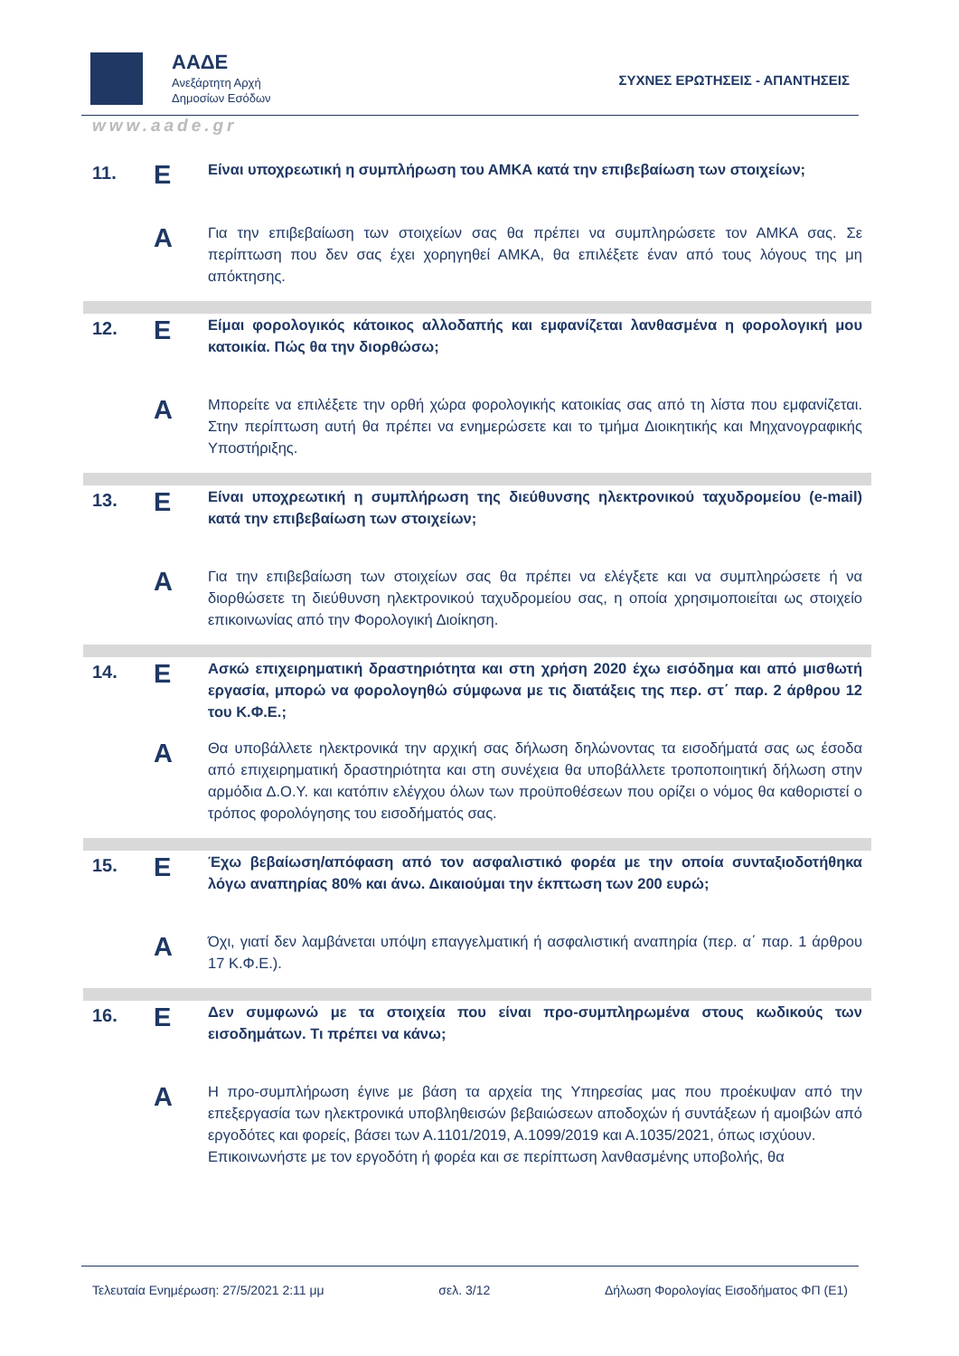ΑΑΔΕ
Ανεξάρτητη Αρχή
Δημοσίων Εσόδων
ΣΥΧΝΕΣ ΕΡΩΤΗΣΕΙΣ - ΑΠΑΝΤΗΣΕΙΣ
www.aade.gr
| 11. | Ε | Είναι υποχρεωτική η συμπλήρωση του ΑΜΚΑ κατά την επιβεβαίωση των στοιχείων; |
| | Α | Για την επιβεβαίωση των στοιχείων σας θα πρέπει να συμπληρώσετε τον ΑΜΚΑ σας. Σε περίπτωση που δεν σας έχει χορηγηθεί ΑΜΚΑ, θα επιλέξετε έναν από τους λόγους της μη απόκτησης. |
| 12. | Ε | Είμαι φορολογικός κάτοικος αλλοδαπής και εμφανίζεται λανθασμένα η φορολογική μου κατοικία. Πώς θα την διορθώσω; |
| | Α | Μπορείτε να επιλέξετε την ορθή χώρα φορολογικής κατοικίας σας από τη λίστα που εμφανίζεται. Στην περίπτωση αυτή θα πρέπει να ενημερώσετε και το τμήμα Διοικητικής και Μηχανογραφικής Υποστήριξης. |
| 13. | Ε | Είναι υποχρεωτική η συμπλήρωση της διεύθυνσης ηλεκτρονικού ταχυδρομείου (e-mail) κατά την επιβεβαίωση των στοιχείων; |
| | Α | Για την επιβεβαίωση των στοιχείων σας θα πρέπει να ελέγξετε και να συμπληρώσετε ή να διορθώσετε τη διεύθυνση ηλεκτρονικού ταχυδρομείου σας, η οποία χρησιμοποιείται ως στοιχείο επικοινωνίας από την Φορολογική Διοίκηση. |
| 14. | Ε | Ασκώ επιχειρηματική δραστηριότητα και στη χρήση 2020 έχω εισόδημα και από μισθωτή εργασία, μπορώ να φορολογηθώ σύμφωνα με τις διατάξεις της περ. στ΄ παρ. 2 άρθρου 12 του Κ.Φ.Ε.; |
| | Α | Θα υποβάλλετε ηλεκτρονικά την αρχική σας δήλωση δηλώνοντας τα εισοδήματά σας ως έσοδα από επιχειρηματική δραστηριότητα και στη συνέχεια θα υποβάλλετε τροποποιητική δήλωση στην αρμόδια Δ.Ο.Υ. και κατόπιν ελέγχου όλων των προϋποθέσεων που ορίζει ο νόμος θα καθοριστεί ο τρόπος φορολόγησης του εισοδήματός σας. |
| 15. | Ε | Έχω βεβαίωση/απόφαση από τον ασφαλιστικό φορέα με την οποία συνταξιοδοτήθηκα λόγω αναπηρίας 80% και άνω. Δικαιούμαι την έκπτωση των 200 ευρώ; |
| | Α | Όχι, γιατί δεν λαμβάνεται υπόψη επαγγελματική ή ασφαλιστική αναπηρία (περ. α΄ παρ. 1 άρθρου 17 Κ.Φ.Ε.). |
| 16. | Ε | Δεν συμφωνώ με τα στοιχεία που είναι προ-συμπληρωμένα στους κωδικούς των εισοδημάτων. Τι πρέπει να κάνω; |
| | Α | Η προ-συμπλήρωση έγινε με βάση τα αρχεία της Υπηρεσίας μας που προέκυψαν από την επεξεργασία των ηλεκτρονικά υποβληθεισών βεβαιώσεων αποδοχών ή συντάξεων ή αμοιβών από εργοδότες και φορείς, βάσει των Α.1101/2019, Α.1099/2019 και Α.1035/2021, όπως ισχύουν. Επικοινωνήστε με τον εργοδότη ή φορέα και σε περίπτωση λανθασμένης υποβολής, θα |
Τελευταία Ενημέρωση: 27/5/2021 2:11 μμ σελ. 3/12 Δήλωση Φορολογίας Εισοδήματος ΦΠ (Ε1)